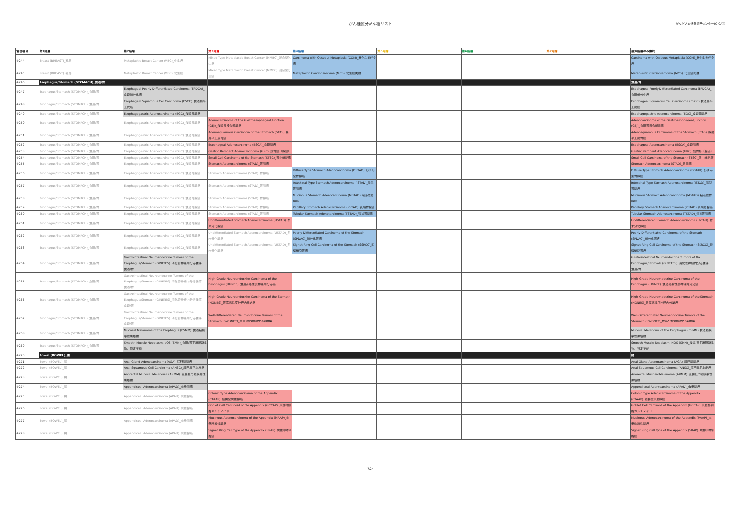がん種区分がん種リスト
がんゲノム情報管理センター(C-CAT)
| 管理番号 | 第1階層 | 第2階層 | 第3階層 | 第4階層 | 第5階層 | 第6階層 | 第7階層 | 最深階層のみ集約 |
| --- | --- | --- | --- | --- | --- | --- | --- | --- |
| #244 | Breast (BREAST)_乳房 | Metaplastic Breast Cancer (MBC)_化生癌 | Mixed Type Metaplastic Breast Cancer (MMBC)_混合型化生癌 | Carcinoma with Osseous Metaplasia (COM)_骨化生を伴う癌 | | | | Carcinoma with Osseous Metaplasia (COM)_骨化生を伴う癌 |
| #245 | Breast (BREAST)_乳房 | Metaplastic Breast Cancer (MBC)_化生癌 | Mixed Type Metaplastic Breast Cancer (MMBC)_混合型化生癌 | Metaplastic Carcinosarcoma (MCS)_化生癌肉腫 | | | | Metaplastic Carcinosarcoma (MCS)_化生癌肉腫 |
| #246 | Esophagus/Stomach (STOMACH)_食道/胃 | | | | | | | 食道/胃 |
| #247 | Esophagus/Stomach (STOMACH)_食道/胃 | Esophageal Poorly Differentiated Carcinoma (EPDCA)_食道低分化癌 | | | | | | Esophageal Poorly Differentiated Carcinoma (EPDCA)_食道低分化癌 |
| #248 | Esophagus/Stomach (STOMACH)_食道/胃 | Esophageal Squamous Cell Carcinoma (ESCC)_食道扁平上皮癌 | | | | | | Esophageal Squamous Cell Carcinoma (ESCC)_食道扁平上皮癌 |
| #249 | Esophagus/Stomach (STOMACH)_食道/胃 | Esophagogastric Adenocarcinoma (EGC)_食道胃腺癌 | | | | | | Esophagogastric Adenocarcinoma (EGC)_食道胃腺癌 |
| #250 | Esophagus/Stomach (STOMACH)_食道/胃 | Esophagogastric Adenocarcinoma (EGC)_食道胃腺癌 | Adenocarcinoma of the Gastroesophageal Junction (GEJ)_食道胃接合部腺癌 | | | | | Adenocarcinoma of the Gastroesophageal Junction (GEJ)_食道胃接合部腺癌 |
| #251 | Esophagus/Stomach (STOMACH)_食道/胃 | Esophagogastric Adenocarcinoma (EGC)_食道胃腺癌 | Adenosquamous Carcinoma of the Stomach (STAS)_腺扁平上皮胃癌 | | | | | Adenosquamous Carcinoma of the Stomach (STAS)_腺扁平上皮胃癌 |
| #252 | Esophagus/Stomach (STOMACH)_食道/胃 | Esophagogastric Adenocarcinoma (EGC)_食道胃腺癌 | Esophageal Adenocarcinoma (ESCA)_食道腺癌 | | | | | Esophageal Adenocarcinoma (ESCA)_食道腺癌 |
| #253 | Esophagus/Stomach (STOMACH)_食道/胃 | Esophagogastric Adenocarcinoma (EGC)_食道胃腺癌 | Gastric Remnant Adenocarcinoma (GRC)_残胃癌（腺癌） | | | | | Gastric Remnant Adenocarcinoma (GRC)_残胃癌（腺癌） |
| #254 | Esophagus/Stomach (STOMACH)_食道/胃 | Esophagogastric Adenocarcinoma (EGC)_食道胃腺癌 | Small Cell Carcinoma of the Stomach (STSC)_胃小細胞癌 | | | | | Small Cell Carcinoma of the Stomach (STSC)_胃小細胞癌 |
| #255 | Esophagus/Stomach (STOMACH)_食道/胃 | Esophagogastric Adenocarcinoma (EGC)_食道胃腺癌 | Stomach Adenocarcinoma (STAD)_胃腺癌 | | | | | Stomach Adenocarcinoma (STAD)_胃腺癌 |
| #256 | Esophagus/Stomach (STOMACH)_食道/胃 | Esophagogastric Adenocarcinoma (EGC)_食道胃腺癌 | Stomach Adenocarcinoma (STAD)_胃腺癌 | Diffuse Type Stomach Adenocarcinoma (DSTAD)_びまん型胃腺癌 | | | | Diffuse Type Stomach Adenocarcinoma (DSTAD)_びまん型胃腺癌 |
| #257 | Esophagus/Stomach (STOMACH)_食道/胃 | Esophagogastric Adenocarcinoma (EGC)_食道胃腺癌 | Stomach Adenocarcinoma (STAD)_胃腺癌 | Intestinal Type Stomach Adenocarcinoma (ISTAD)_腸型胃腺癌 | | | | Intestinal Type Stomach Adenocarcinoma (ISTAD)_腸型胃腺癌 |
| #258 | Esophagus/Stomach (STOMACH)_食道/胃 | Esophagogastric Adenocarcinoma (EGC)_食道胃腺癌 | Stomach Adenocarcinoma (STAD)_胃腺癌 | Mucinous Stomach Adenocarcinoma (MSTAD)_粘液性胃腺癌 | | | | Mucinous Stomach Adenocarcinoma (MSTAD)_粘液性胃腺癌 |
| #259 | Esophagus/Stomach (STOMACH)_食道/胃 | Esophagogastric Adenocarcinoma (EGC)_食道胃腺癌 | Stomach Adenocarcinoma (STAD)_胃腺癌 | Papillary Stomach Adenocarcinoma (PSTAD)_乳頭胃腺癌 | | | | Papillary Stomach Adenocarcinoma (PSTAD)_乳頭胃腺癌 |
| #260 | Esophagus/Stomach (STOMACH)_食道/胃 | Esophagogastric Adenocarcinoma (EGC)_食道胃腺癌 | Stomach Adenocarcinoma (STAD)_胃腺癌 | Tubular Stomach Adenocarcinoma (TSTAD)_管状胃腺癌 | | | | Tubular Stomach Adenocarcinoma (TSTAD)_管状胃腺癌 |
| #261 | Esophagus/Stomach (STOMACH)_食道/胃 | Esophagogastric Adenocarcinoma (EGC)_食道胃腺癌 | Undifferentiated Stomach Adenocarcinoma (USTAD)_胃未分化腺癌 | | | | | Undifferentiated Stomach Adenocarcinoma (USTAD)_胃未分化腺癌 |
| #262 | Esophagus/Stomach (STOMACH)_食道/胃 | Esophagogastric Adenocarcinoma (EGC)_食道胃腺癌 | Undifferentiated Stomach Adenocarcinoma (USTAD)_胃未分化腺癌 | Poorly Differentiated Carcinoma of the Stomach (SPDAC)_低分化胃癌 | | | | Poorly Differentiated Carcinoma of the Stomach (SPDAC)_低分化胃癌 |
| #263 | Esophagus/Stomach (STOMACH)_食道/胃 | Esophagogastric Adenocarcinoma (EGC)_食道胃腺癌 | Undifferentiated Stomach Adenocarcinoma (USTAD)_胃未分化腺癌 | Signet Ring Cell Carcinoma of the Stomach (SSRCC)_印環細胞胃癌 | | | | Signet Ring Cell Carcinoma of the Stomach (SSRCC)_印環細胞胃癌 |
| #264 | Esophagus/Stomach (STOMACH)_食道/胃 | Gastrointestinal Neuroendocrine Tumors of the Esophagus/Stomach (GINETES)_消化管神経内分泌腫瘍 食道/胃 | | | | | | Gastrointestinal Neuroendocrine Tumors of the Esophagus/Stomach (GINETES)_消化管神経内分泌腫瘍 食道/胃 |
| #265 | Esophagus/Stomach (STOMACH)_食道/胃 | Gastrointestinal Neuroendocrine Tumors of the Esophagus/Stomach (GINETES)_消化管神経内分泌腫瘍 食道/胃 | High-Grade Neuroendocrine Carcinoma of the Esophagus (HGNEE)_食道高悪性度神経内分泌癌 | | | | | High-Grade Neuroendocrine Carcinoma of the Esophagus (HGNEE)_食道高悪性度神経内分泌癌 |
| #266 | Esophagus/Stomach (STOMACH)_食道/胃 | Gastrointestinal Neuroendocrine Tumors of the Esophagus/Stomach (GINETES)_消化管神経内分泌腫瘍 食道/胃 | High-Grade Neuroendocrine Carcinoma of the Stomach (HGNES)_胃高悪性度神経内分泌癌 | | | | | High-Grade Neuroendocrine Carcinoma of the Stomach (HGNES)_胃高悪性度神経内分泌癌 |
| #267 | Esophagus/Stomach (STOMACH)_食道/胃 | Gastrointestinal Neuroendocrine Tumors of the Esophagus/Stomach (GINETES)_消化管神経内分泌腫瘍 食道/胃 | Well-Differentiated Neuroendocrine Tumors of the Stomach (SWDNET)_胃高分化神経内分泌腫瘍 | | | | | Well-Differentiated Neuroendocrine Tumors of the Stomach (SWDNET)_胃高分化神経内分泌腫瘍 |
| #268 | Esophagus/Stomach (STOMACH)_食道/胃 | Mucosal Melanoma of the Esophagus (ESMM)_食道粘膜悪性黒色腫 | | | | | | Mucosal Melanoma of the Esophagus (ESMM)_食道粘膜悪性黒色腫 |
| #269 | Esophagus/Stomach (STOMACH)_食道/胃 | Smooth Muscle Neoplasm, NOS (SMN)_食道/胃平滑筋新生物、特定不能 | | | | | | Smooth Muscle Neoplasm, NOS (SMN)_食道/胃平滑筋新生物、特定不能 |
| #270 | Bowel (BOWEL)_腸 | | | | | | | 腸 |
| #271 | Bowel (BOWEL)_腸 | Anal Gland Adenocarcinoma (AGA)_肛門腺腺癌 | | | | | | Anal Gland Adenocarcinoma (AGA)_肛門腺腺癌 |
| #272 | Bowel (BOWEL)_腸 | Anal Squamous Cell Carcinoma (ANSC)_肛門扁平上皮癌 | | | | | | Anal Squamous Cell Carcinoma (ANSC)_肛門扁平上皮癌 |
| #273 | Bowel (BOWEL)_腸 | Anorectal Mucosal Melanoma (ARMM)_直腸肛門粘膜悪性黒色腫 | | | | | | Anorectal Mucosal Melanoma (ARMM)_直腸肛門粘膜悪性黒色腫 |
| #274 | Bowel (BOWEL)_腸 | Appendiceal Adenocarcinoma (APAD)_虫垂腺癌 | | | | | | Appendiceal Adenocarcinoma (APAD)_虫垂腺癌 |
| #275 | Bowel (BOWEL)_腸 | Appendiceal Adenocarcinoma (APAD)_虫垂腺癌 | Colonic Type Adenocarcinoma of the Appendix (CTAAP)_結腸型虫垂腺癌 | | | | | Colonic Type Adenocarcinoma of the Appendix (CTAAP)_結腸型虫垂腺癌 |
| #276 | Bowel (BOWEL)_腸 | Appendiceal Adenocarcinoma (APAD)_虫垂腺癌 | Goblet Cell Carcinoid of the Appendix (GCCAP)_虫垂杯細胞カルチノイド | | | | | Goblet Cell Carcinoid of the Appendix (GCCAP)_虫垂杯細胞カルチノイド |
| #277 | Bowel (BOWEL)_腸 | Appendiceal Adenocarcinoma (APAD)_虫垂腺癌 | Mucinous Adenocarcinoma of the Appendix (MAAP)_虫垂粘液性腺癌 | | | | | Mucinous Adenocarcinoma of the Appendix (MAAP)_虫垂粘液性腺癌 |
| #278 | Bowel (BOWEL)_腸 | Appendiceal Adenocarcinoma (APAD)_虫垂腺癌 | Signet Ring Cell Type of the Appendix (SRAP)_虫垂印環細胞癌 | | | | | Signet Ring Cell Type of the Appendix (SRAP)_虫垂印環細胞癌 |
7/24